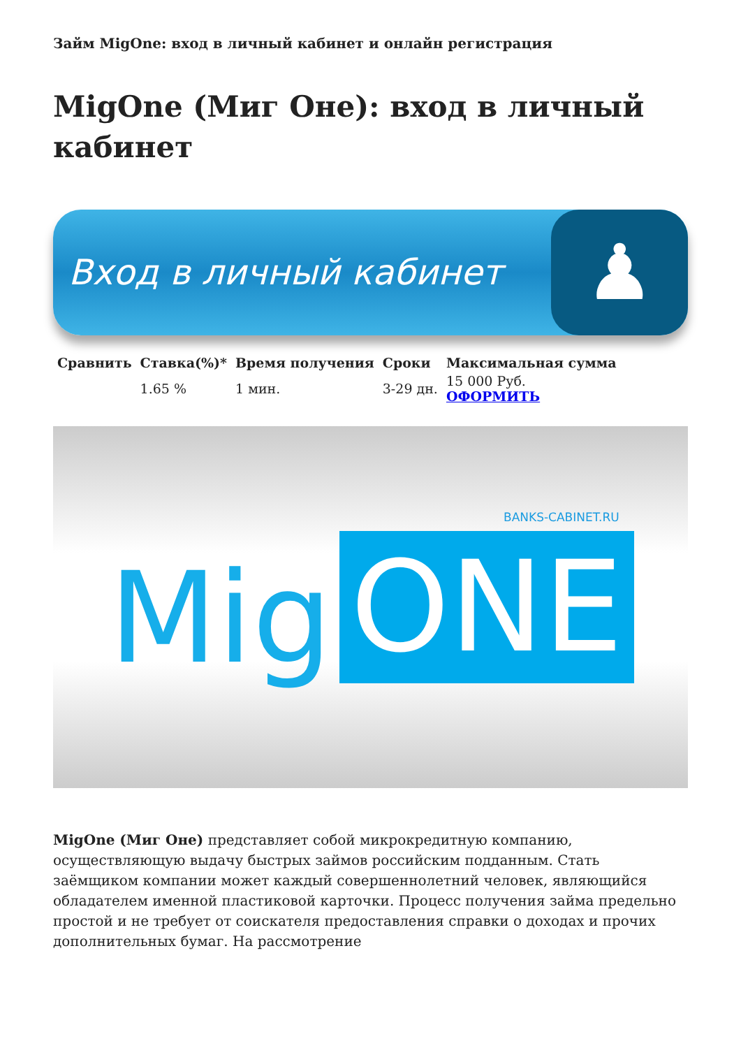Займ MigOne: вход в личный кабинет и онлайн регистрация
MigOne (Миг Оне): вход в личный кабинет
Вход в личный кабинет
♟
| Сравнить | Ставка(%)* | Время получения | Сроки | Максимальная сумма |
| --- | --- | --- | --- | --- |
| | 1.65 % | 1 мин. | 3-29 дн. | 15 000 Руб. ОФОРМИТЬ |
BANKS-CABINET.RU
Mig ONE
MigOne (Миг Оне) представляет собой микрокредитную компанию, осуществляющую выдачу быстрых займов российским подданным. Стать заёмщиком компании может каждый совершеннолетний человек, являющийся обладателем именной пластиковой карточки. Процесс получения займа предельно простой и не требует от соискателя предоставления справки о доходах и прочих дополнительных бумаг. На рассмотрение